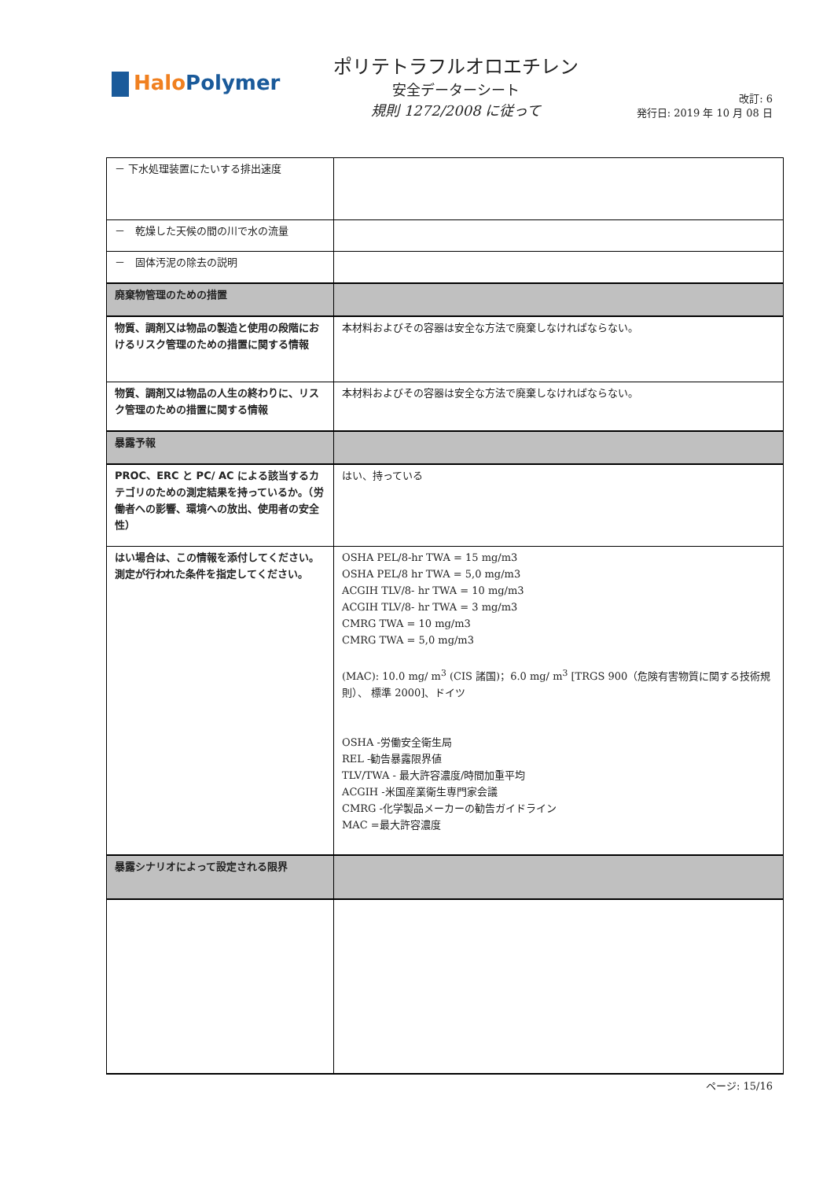Halo Polymer
ポリテトラフルオロエチレン
安全データーシート
規則 1272/2008 に従って
改訂: 6
発行日: 2019 年 10 月 08 日
| － 下水処理装置にたいする排出速度 | |
| － 乾燥した天候の間の川で水の流量 | |
| － 固体汚泥の除去の説明 | |
| 廃棄物管理のための措置 | |
| 物質、調剤又は物品の製造と使用の段階におけるリスク管理のための措置に関する情報 | 本材料およびその容器は安全な方法で廃棄しなければならない。 |
| 物質、調剤又は物品の人生の終わりに、リスク管理のための措置に関する情報 | 本材料およびその容器は安全な方法で廃棄しなければならない。 |
| 暴露予報 | |
| PROC、ERC と PC/ AC による該当するカテゴリのための測定結果を持っているか。（労働者への影響、環境への放出、使用者の安全性） | はい、持っている |
| はい場合は、この情報を添付してください。測定が行われた条件を指定してください。 | OSHA PEL/8-hr TWA = 15 mg/m3 OSHA PEL/8 hr TWA = 5,0 mg/m3 ACGIH TLV/8- hr TWA = 10 mg/m3 ACGIH TLV/8- hr TWA = 3 mg/m3 CMRG TWA = 10 mg/m3 CMRG TWA = 5,0 mg/m3 (MAC): 10.0 mg/ m<sup>3</sup> (CIS 諸国)；6.0 mg/ m<sup>3</sup> [TRGS 900（危険有害物質に関する技術規則）、 標準 2000]、ドイツ OSHA -労働安全衛生局 REL -勧告暴露限界値 TLV/TWA - 最大許容濃度/時間加重平均 ACGIH -米国産業衛生専門家会議 CMRG -化学製品メーカーの勧告ガイドライン MAC =最大許容濃度 |
| 暴露シナリオによって設定される限界 | |
ページ: 15/16